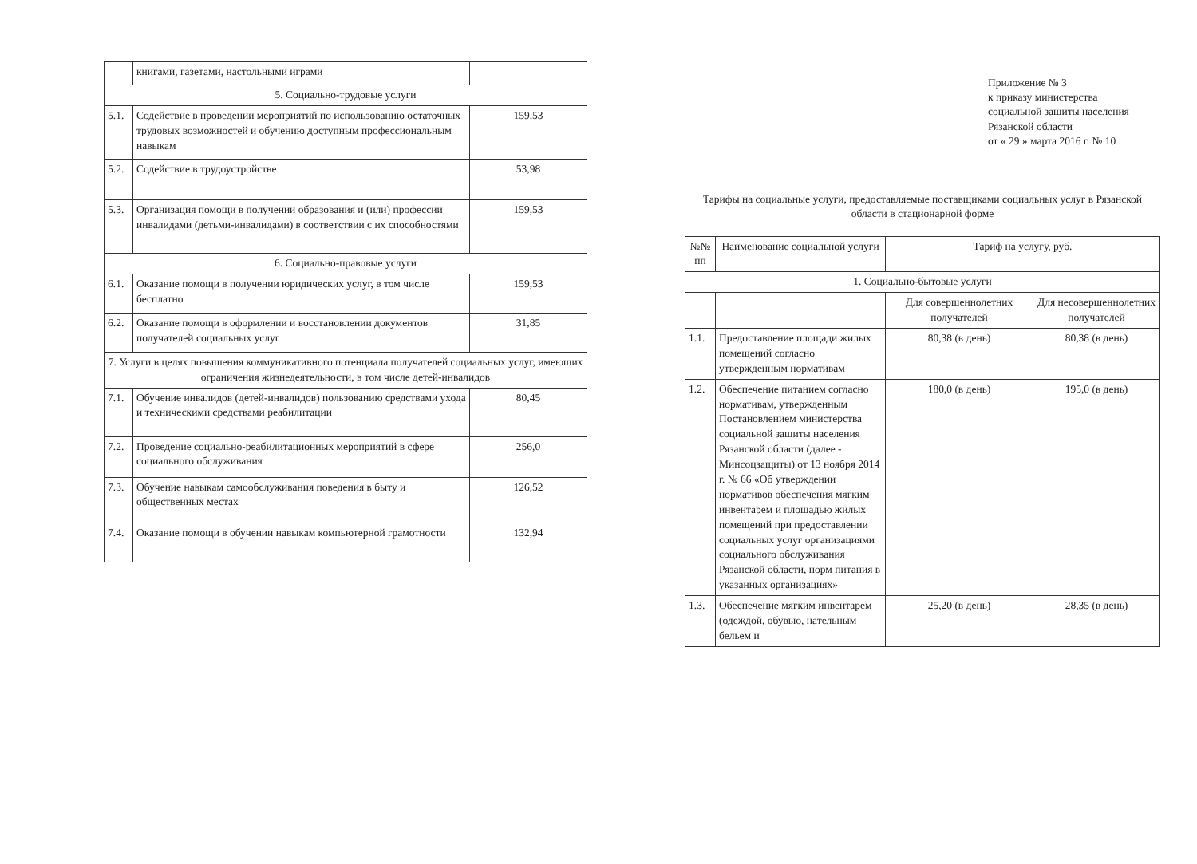| | книгами, газетами, настольными играми | |
| 5. Социально-трудовые услуги | | |
| 5.1. | Содействие в проведении мероприятий по использованию остаточных трудовых возможностей и обучению доступным профессиональным навыкам | 159,53 |
| 5.2. | Содействие в трудоустройстве | 53,98 |
| 5.3. | Организация помощи в получении образования и (или) профессии инвалидами (детьми-инвалидами) в соответствии с их способностями | 159,53 |
| 6. Социально-правовые услуги | | |
| 6.1. | Оказание помощи в получении юридических услуг, в том числе бесплатно | 159,53 |
| 6.2. | Оказание помощи в оформлении и восстановлении документов получателей социальных услуг | 31,85 |
| 7. Услуги в целях повышения коммуникативного потенциала получателей социальных услуг, имеющих ограничения жизнедеятельности, в том числе детей-инвалидов | | |
| 7.1. | Обучение инвалидов (детей-инвалидов) пользованию средствами ухода и техническими средствами реабилитации | 80,45 |
| 7.2. | Проведение социально-реабилитационных мероприятий в сфере социального обслуживания | 256,0 |
| 7.3. | Обучение навыкам самообслуживания поведения в быту и общественных местах | 126,52 |
| 7.4. | Оказание помощи в обучении навыкам компьютерной грамотности | 132,94 |
Приложение № 3
к приказу министерства
социальной защиты населения
Рязанской области
от « 29 » марта 2016 г. № 10
Тарифы на социальные услуги, предоставляемые поставщиками социальных услуг в Рязанской области в стационарной форме
| №№ пп | Наименование социальной услуги | Тариф на услугу, руб. | |
| --- | --- | --- | --- |
| 1. Социально-бытовые услуги | | | |
| | | Для совершеннолетних получателей | Для несовершеннолетних получателей |
| 1.1. | Предоставление площади жилых помещений согласно утвержденным нормативам | 80,38 (в день) | 80,38 (в день) |
| 1.2. | Обеспечение питанием согласно нормативам, утвержденным Постановлением министерства социальной защиты населения Рязанской области (далее - Минсоцзащиты) от 13 ноября 2014 г. № 66 «Об утверждении нормативов обеспечения мягким инвентарем и площадью жилых помещений при предоставлении социальных услуг организациями социального обслуживания Рязанской области, норм питания в указанных организациях» | 180,0 (в день) | 195,0 (в день) |
| 1.3. | Обеспечение мягким инвентарем (одеждой, обувью, нательным бельем и | 25,20 (в день) | 28,35 (в день) |